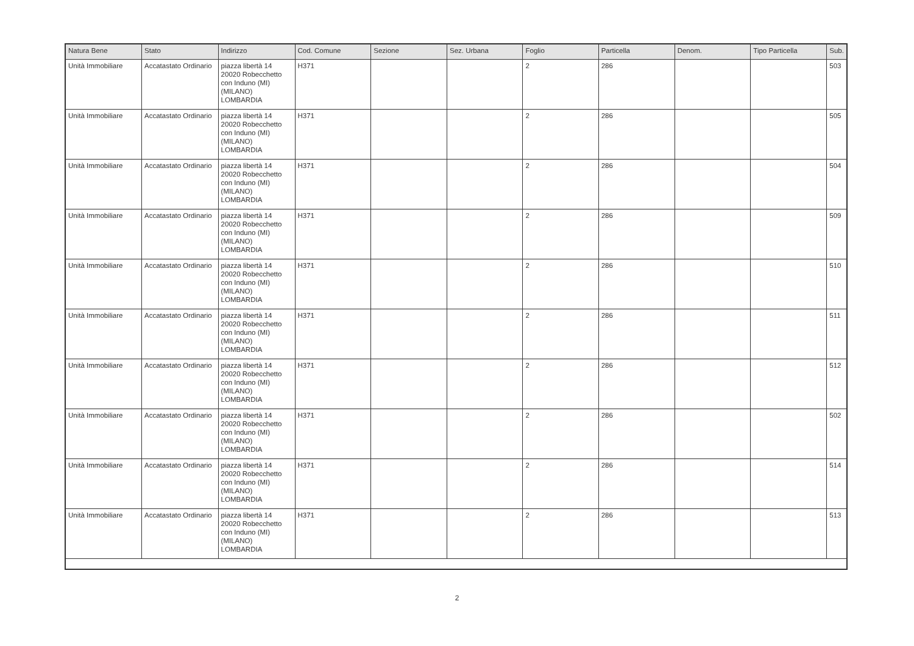| Natura Bene | Stato | Indirizzo | Cod. Comune | Sezione | Sez. Urbana | Foglio | Particella | Denom. | Tipo Particella | Sub. |
| --- | --- | --- | --- | --- | --- | --- | --- | --- | --- | --- |
| Unità Immobiliare | Accatastato Ordinario | piazza libertà 14 20020 Robecchetto con Induno (MI) (MILANO) LOMBARDIA | H371 | | | 2 | 286 | | | 503 |
| Unità Immobiliare | Accatastato Ordinario | piazza libertà 14 20020 Robecchetto con Induno (MI) (MILANO) LOMBARDIA | H371 | | | 2 | 286 | | | 505 |
| Unità Immobiliare | Accatastato Ordinario | piazza libertà 14 20020 Robecchetto con Induno (MI) (MILANO) LOMBARDIA | H371 | | | 2 | 286 | | | 504 |
| Unità Immobiliare | Accatastato Ordinario | piazza libertà 14 20020 Robecchetto con Induno (MI) (MILANO) LOMBARDIA | H371 | | | 2 | 286 | | | 509 |
| Unità Immobiliare | Accatastato Ordinario | piazza libertà 14 20020 Robecchetto con Induno (MI) (MILANO) LOMBARDIA | H371 | | | 2 | 286 | | | 510 |
| Unità Immobiliare | Accatastato Ordinario | piazza libertà 14 20020 Robecchetto con Induno (MI) (MILANO) LOMBARDIA | H371 | | | 2 | 286 | | | 511 |
| Unità Immobiliare | Accatastato Ordinario | piazza libertà 14 20020 Robecchetto con Induno (MI) (MILANO) LOMBARDIA | H371 | | | 2 | 286 | | | 512 |
| Unità Immobiliare | Accatastato Ordinario | piazza libertà 14 20020 Robecchetto con Induno (MI) (MILANO) LOMBARDIA | H371 | | | 2 | 286 | | | 502 |
| Unità Immobiliare | Accatastato Ordinario | piazza libertà 14 20020 Robecchetto con Induno (MI) (MILANO) LOMBARDIA | H371 | | | 2 | 286 | | | 514 |
| Unità Immobiliare | Accatastato Ordinario | piazza libertà 14 20020 Robecchetto con Induno (MI) (MILANO) LOMBARDIA | H371 | | | 2 | 286 | | | 513 |
2